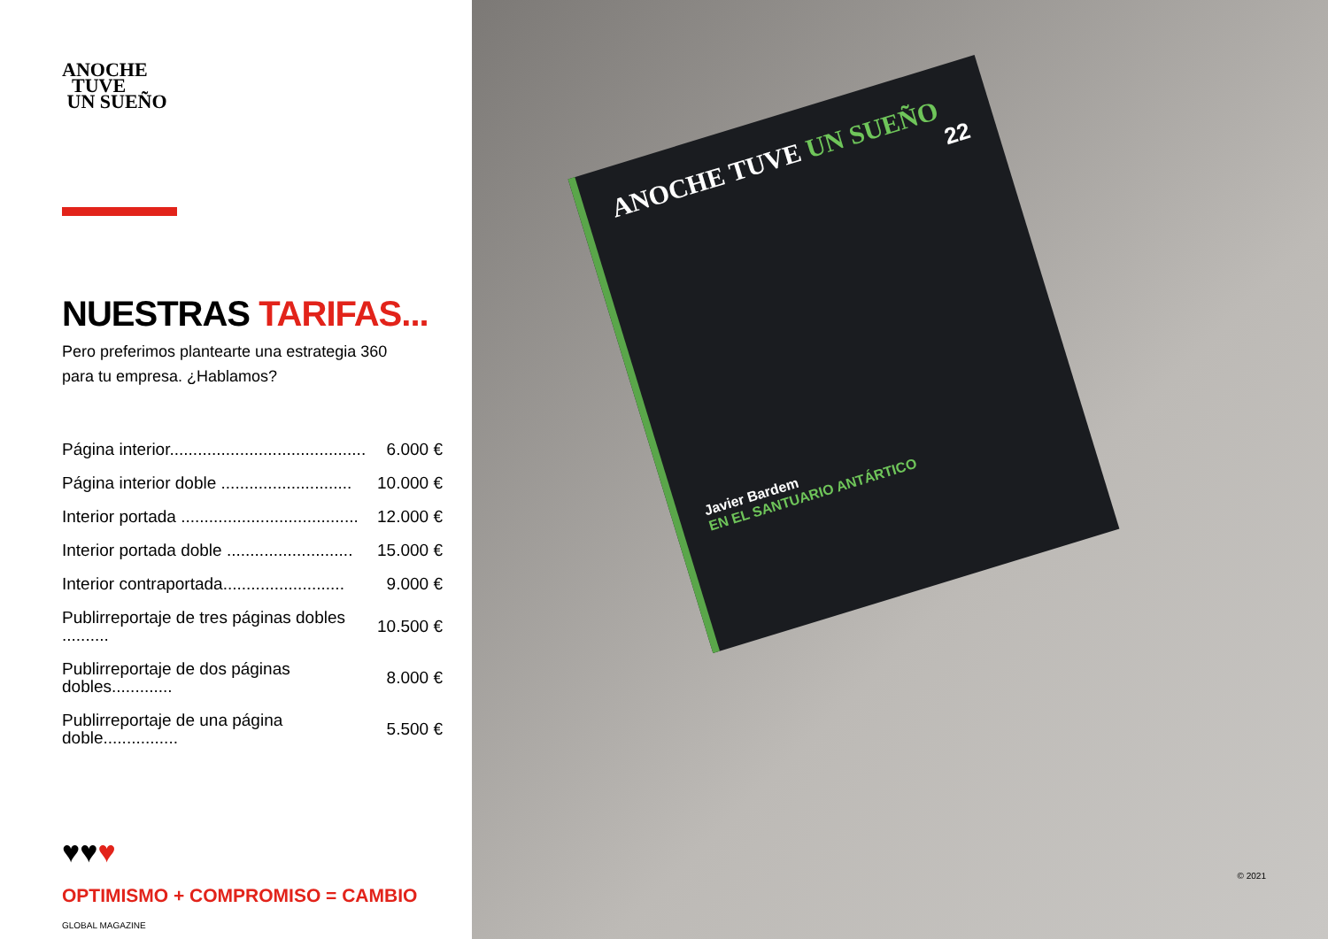ANOCHE
TUVE
UN SUEÑO
NUESTRAS TARIFAS...
Pero preferimos plantearte una estrategia 360
para tu empresa. ¿Hablamos?
| Página interior.......................................... | 6.000 € |
| Página interior doble ............................ | 10.000 € |
| Interior portada ...................................... | 12.000 € |
| Interior portada doble ........................... | 15.000 € |
| Interior contraportada.......................... | 9.000 € |
| Publirreportaje de tres páginas dobles .......... | 10.500 € |
| Publirreportaje de dos páginas dobles............. | 8.000 € |
| Publirreportaje de una página doble................ | 5.500 € |
♥♥♥
OPTIMISMO + COMPROMISO = CAMBIO
GLOBAL MAGAZINE
ANOCHE TUVE UN SUEÑO
22
Javier Bardem
EN EL SANTUARIO ANTÁRTICO
© 2021